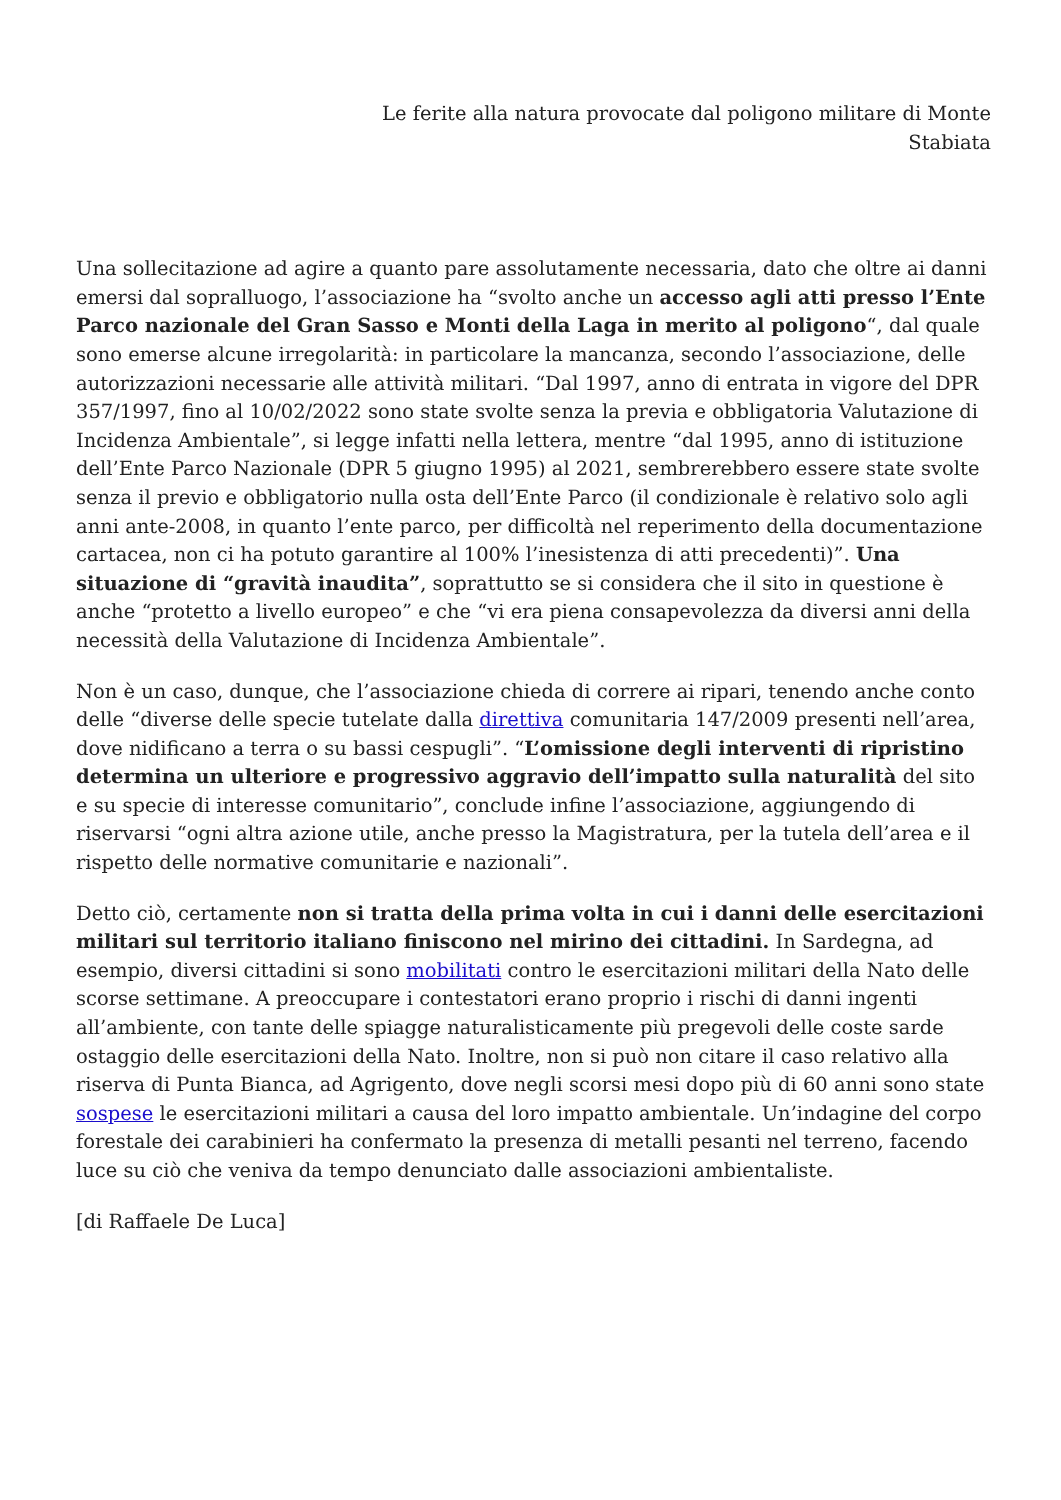Le ferite alla natura provocate dal poligono militare di Monte
Stabiata
Una sollecitazione ad agire a quanto pare assolutamente necessaria, dato che oltre ai danni emersi dal sopralluogo, l’associazione ha “svolto anche un accesso agli atti presso l’Ente Parco nazionale del Gran Sasso e Monti della Laga in merito al poligono“, dal quale sono emerse alcune irregolarità: in particolare la mancanza, secondo l’associazione, delle autorizzazioni necessarie alle attività militari. “Dal 1997, anno di entrata in vigore del DPR 357/1997, fino al 10/02/2022 sono state svolte senza la previa e obbligatoria Valutazione di Incidenza Ambientale”, si legge infatti nella lettera, mentre “dal 1995, anno di istituzione dell’Ente Parco Nazionale (DPR 5 giugno 1995) al 2021, sembrerebbero essere state svolte senza il previo e obbligatorio nulla osta dell’Ente Parco (il condizionale è relativo solo agli anni ante-2008, in quanto l’ente parco, per difficoltà nel reperimento della documentazione cartacea, non ci ha potuto garantire al 100% l’inesistenza di atti precedenti)”. Una situazione di “gravità inaudita”, soprattutto se si considera che il sito in questione è anche “protetto a livello europeo” e che “vi era piena consapevolezza da diversi anni della necessità della Valutazione di Incidenza Ambientale”.
Non è un caso, dunque, che l’associazione chieda di correre ai ripari, tenendo anche conto delle “diverse delle specie tutelate dalla direttiva comunitaria 147/2009 presenti nell’area, dove nidificano a terra o su bassi cespugli”. “L’omissione degli interventi di ripristino determina un ulteriore e progressivo aggravio dell’impatto sulla naturalità del sito e su specie di interesse comunitario”, conclude infine l’associazione, aggiungendo di riservarsi “ogni altra azione utile, anche presso la Magistratura, per la tutela dell’area e il rispetto delle normative comunitarie e nazionali”.
Detto ciò, certamente non si tratta della prima volta in cui i danni delle esercitazioni militari sul territorio italiano finiscono nel mirino dei cittadini. In Sardegna, ad esempio, diversi cittadini si sono mobilitati contro le esercitazioni militari della Nato delle scorse settimane. A preoccupare i contestatori erano proprio i rischi di danni ingenti all’ambiente, con tante delle spiagge naturalisticamente più pregevoli delle coste sarde ostaggio delle esercitazioni della Nato. Inoltre, non si può non citare il caso relativo alla riserva di Punta Bianca, ad Agrigento, dove negli scorsi mesi dopo più di 60 anni sono state sospese le esercitazioni militari a causa del loro impatto ambientale. Un’indagine del corpo forestale dei carabinieri ha confermato la presenza di metalli pesanti nel terreno, facendo luce su ciò che veniva da tempo denunciato dalle associazioni ambientaliste.
[di Raffaele De Luca]